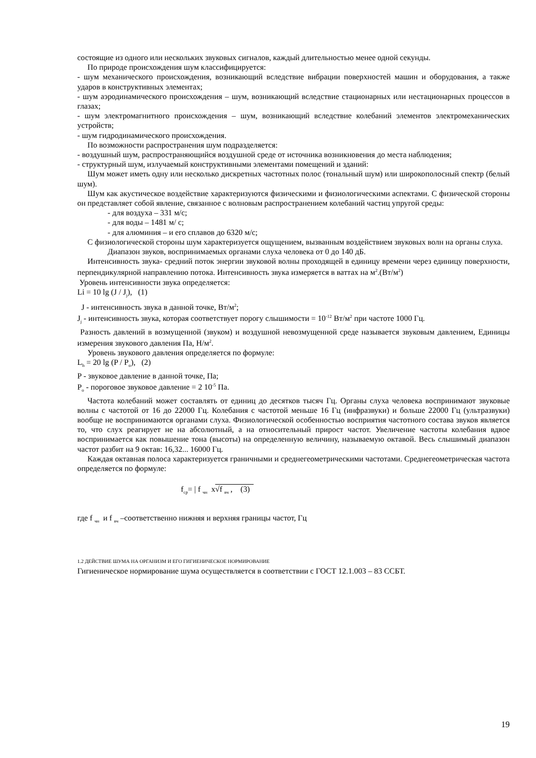состоящие из одного или нескольких звуковых сигналов, каждый длительностью менее одной секунды.
По природе происхождения шум классифицируется:
- шум механического происхождения, возникающий вследствие вибрации поверхностей машин и оборудования, а также ударов в конструктивных элементах;
- шум аэродинамического происхождения – шум, возникающий вследствие стационарных или нестационарных процессов в глазах;
- шум электромагнитного происхождения – шум, возникающий вследствие колебаний элементов электромеханических устройств;
- шум гидродинамического происхождения.
По возможности распространения шум подразделяется:
- воздушный шум, распространяющийся воздушной среде от источника возникновения до места наблюдения;
- структурный шум, излучаемый конструктивными элементами помещений и зданий:
Шум может иметь одну или несколько дискретных частотных полос (тональный шум) или широкополосный спектр (белый шум).
Шум как акустическое воздействие характеризуются физическими и физиологическими аспектами. С физической стороны он представляет собой явление, связанное с волновым распространением колебаний частиц упругой среды:
- для воздуха – 331 м/с;
- для воды – 1481 м/ с;
- для алюминия – и его сплавов до 6320 м/с;
С физиологической стороны шум характеризуется ощущением, вызванным воздействием звуковых волн на органы слуха.
Диапазон звуков, воспринимаемых органами слуха человека от 0 до 140 дБ.
Интенсивность звука- средний поток энергии звуковой волны проходящей в единицу времени через единицу поверхности, перпендикулярной направлению потока. Интенсивность звука измеряется в ваттах на м<sup>2</sup>.(Вт/м<sup>2</sup>)
Уровень интенсивности звука определяется:
Li = 10 lg (J / J<sub>j</sub>), (1)
J - интенсивность звука в данной точке, Вт/м<sup>2</sup>;
J<sub>j</sub> - интенсивность звука, которая соответствует порогу слышимости = 10<sup>-12</sup> Вт/м<sup>2</sup> при частоте 1000 Гц.
Разность давлений в возмущенной (звуком) и воздушной невозмущенной среде называется звуковым давлением, Единицы измерения звукового давления Па, Н/м<sup>2</sup>.
Уровень звукового давления определяется по формуле:
L<sub>h</sub> = 20 lg (P / P<sub>o</sub>), (2)
P - звуковое давление в данной точке, Па;
P<sub>o</sub> - пороговое звуковое давление = 2 10<sup>-5</sup> Па.
Частота колебаний может составлять от единиц до десятков тысяч Гц. Органы слуха человека воспринимают звуковые волны с частотой от 16 до 22000 Гц. Колебания с частотой меньше 16 Гц (инфразвуки) и больше 22000 Гц (ультразвуки) вообще не воспринимаются органами слуха. Физиологической особенностью восприятия частотного состава звуков является то, что слух реагирует не на абсолютный, а на относительный прирост частот. Увеличение частоты колебания вдвое воспринимается как повышение тона (высоты) на определенную величину, называемую октавой. Весь слышимый диапазон частот разбит на 9 октав: 16,32... 16000 Гц.
Каждая октавная полоса характеризуется граничными и среднегеометрическими частотами. Среднегеометрическая частота определяется по формуле:
f<sub>ср</sub>= | f <sub>чн</sub> x√f <sub>вч</sub> , (3)
где f <sub>чн</sub> и f <sub>вч</sub> –соответственно нижняя и верхняя границы частот, Гц
1.2 ДЕЙСТВИЕ ШУМА НА ОРГАНИЗМ И ЕГО ГИГИЕНИЧЕСКОЕ НОРМИРОВАНИЕ
Гигиеническое нормирование шума осуществляется в соответствии с ГОСТ 12.1.003 – 83 ССБТ.
19